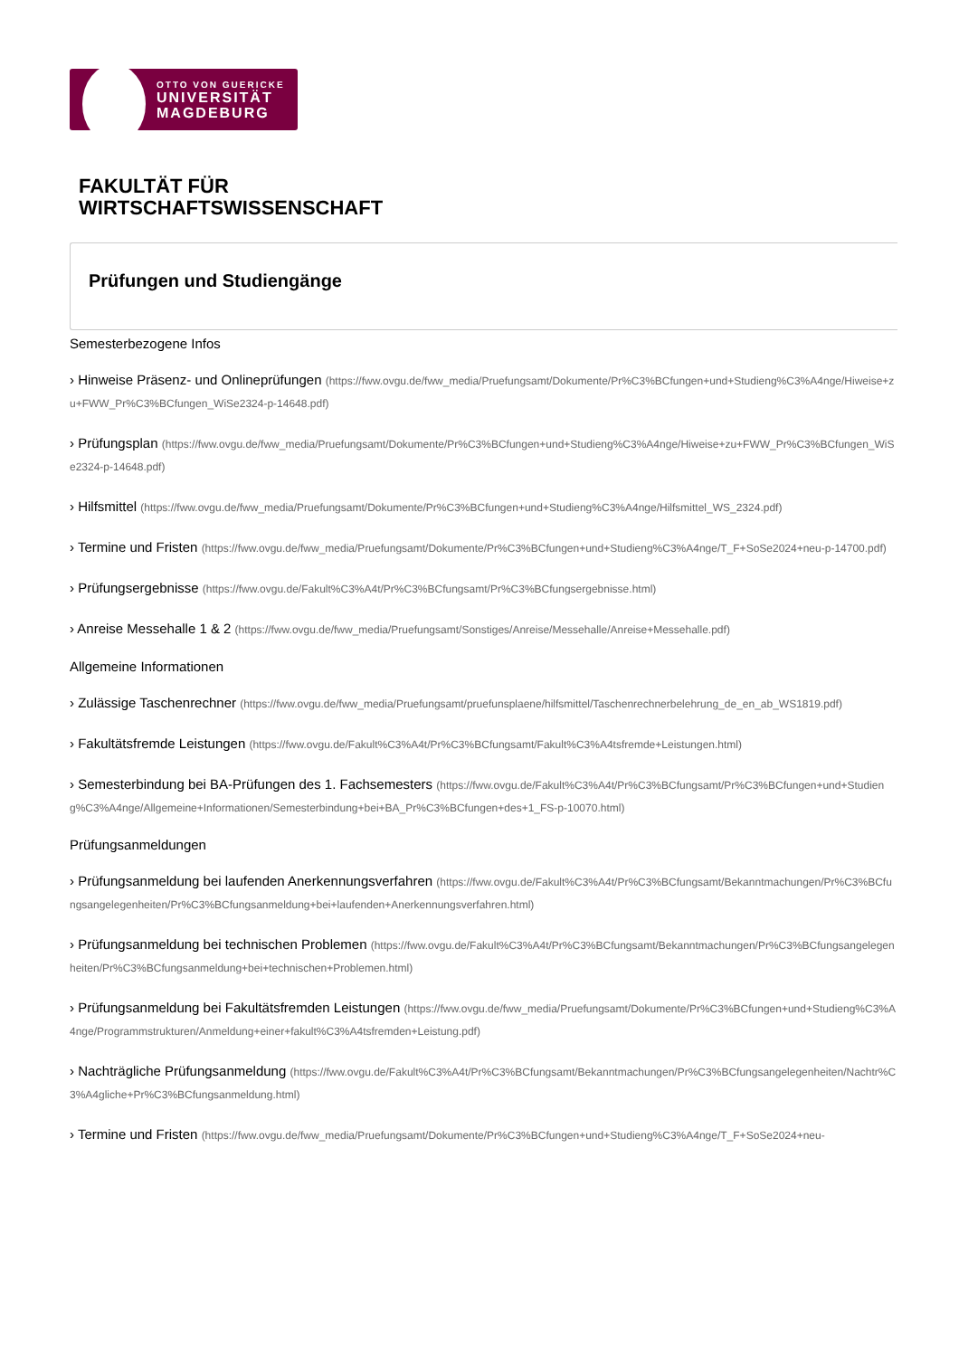OTTO VON GUERICKE
UNIVERSITÄT
MAGDEBURG
FAKULTÄT FÜR
WIRTSCHAFTSWISSENSCHAFT
Prüfungen und Studiengänge
Semesterbezogene Infos
› Hinweise Präsenz- und Onlineprüfungen (https://fww.ovgu.de/fww_media/Pruefungsamt/Dokumente/Pr%C3%BCfungen+und+Studieng%C3%A4nge/Hiweise+zu+FWW_Pr%C3%BCfungen_WiSe2324-p-14648.pdf)
› Prüfungsplan (https://fww.ovgu.de/fww_media/Pruefungsamt/Dokumente/Pr%C3%BCfungen+und+Studieng%C3%A4nge/Hiweise+zu+FWW_Pr%C3%BCfungen_WiSe2324-p-14648.pdf)
› Hilfsmittel (https://fww.ovgu.de/fww_media/Pruefungsamt/Dokumente/Pr%C3%BCfungen+und+Studieng%C3%A4nge/Hilfsmittel_WS_2324.pdf)
› Termine und Fristen (https://fww.ovgu.de/fww_media/Pruefungsamt/Dokumente/Pr%C3%BCfungen+und+Studieng%C3%A4nge/T_F+SoSe2024+neu-p-14700.pdf)
› Prüfungsergebnisse (https://fww.ovgu.de/Fakult%C3%A4t/Pr%C3%BCfungsamt/Pr%C3%BCfungsergebnisse.html)
› Anreise Messehalle 1 & 2 (https://fww.ovgu.de/fww_media/Pruefungsamt/Sonstiges/Anreise/Messehalle/Anreise+Messehalle.pdf)
Allgemeine Informationen
› Zulässige Taschenrechner (https://fww.ovgu.de/fww_media/Pruefungsamt/pruefunsplaene/hilfsmittel/Taschenrechnerbelehrung_de_en_ab_WS1819.pdf)
› Fakultätsfremde Leistungen (https://fww.ovgu.de/Fakult%C3%A4t/Pr%C3%BCfungsamt/Fakult%C3%A4tsfremde+Leistungen.html)
› Semesterbindung bei BA-Prüfungen des 1. Fachsemesters (https://fww.ovgu.de/Fakult%C3%A4t/Pr%C3%BCfungsamt/Pr%C3%BCfungen+und+Studieng%C3%A4nge/Allgemeine+Informationen/Semesterbindung+bei+BA_Pr%C3%BCfungen+des+1_FS-p-10070.html)
Prüfungsanmeldungen
› Prüfungsanmeldung bei laufenden Anerkennungsverfahren (https://fww.ovgu.de/Fakult%C3%A4t/Pr%C3%BCfungsamt/Bekanntmachungen/Pr%C3%BCfungsangelegenheiten/Pr%C3%BCfungsanmeldung+bei+laufenden+Anerkennungsverfahren.html)
› Prüfungsanmeldung bei technischen Problemen (https://fww.ovgu.de/Fakult%C3%A4t/Pr%C3%BCfungsamt/Bekanntmachungen/Pr%C3%BCfungsangelegenheiten/Pr%C3%BCfungsanmeldung+bei+technischen+Problemen.html)
› Prüfungsanmeldung bei Fakultätsfremden Leistungen (https://fww.ovgu.de/fww_media/Pruefungsamt/Dokumente/Pr%C3%BCfungen+und+Studieng%C3%A4nge/Programmstrukturen/Anmeldung+einer+fakult%C3%A4tsfremden+Leistung.pdf)
› Nachträgliche Prüfungsanmeldung (https://fww.ovgu.de/Fakult%C3%A4t/Pr%C3%BCfungsamt/Bekanntmachungen/Pr%C3%BCfungsangelegenheiten/Nachtr%C3%A4gliche+Pr%C3%BCfungsanmeldung.html)
› Termine und Fristen (https://fww.ovgu.de/fww_media/Pruefungsamt/Dokumente/Pr%C3%BCfungen+und+Studieng%C3%A4nge/T_F+SoSe2024+neu-